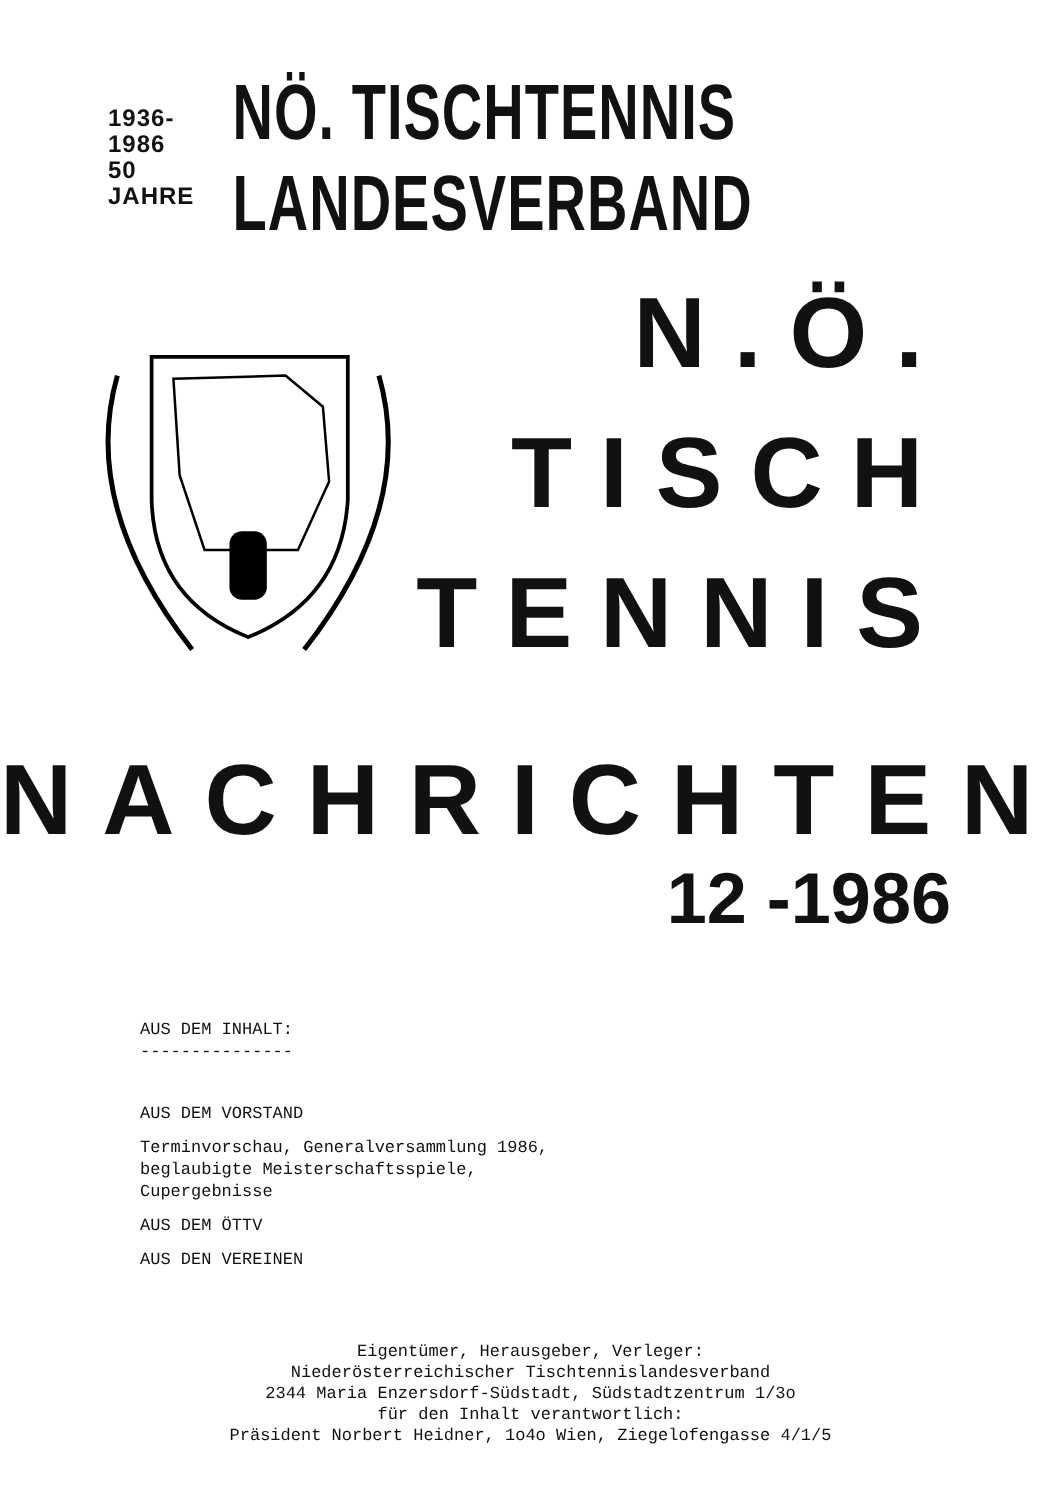1936-1986
50 JAHRE
NÖ. TISCHTENNIS LANDESVERBAND
N.Ö.
TISCH
TENNIS
NACHRICHTEN
12 -1986
AUS DEM INHALT:
---------------
AUS DEM VORSTAND
Terminvorschau, Generalversammlung 1986,
beglaubigte Meisterschaftsspiele,
Cupergebnisse
AUS DEM ÖTTV
AUS DEN VEREINEN
Eigentümer, Herausgeber, Verleger:
Niederösterreichischer Tischtennislandesverband
2344 Maria Enzersdorf-Südstadt, Südstadtzentrum 1/3o
für den Inhalt verantwortlich:
Präsident Norbert Heidner, 1o4o Wien, Ziegelofengasse 4/1/5